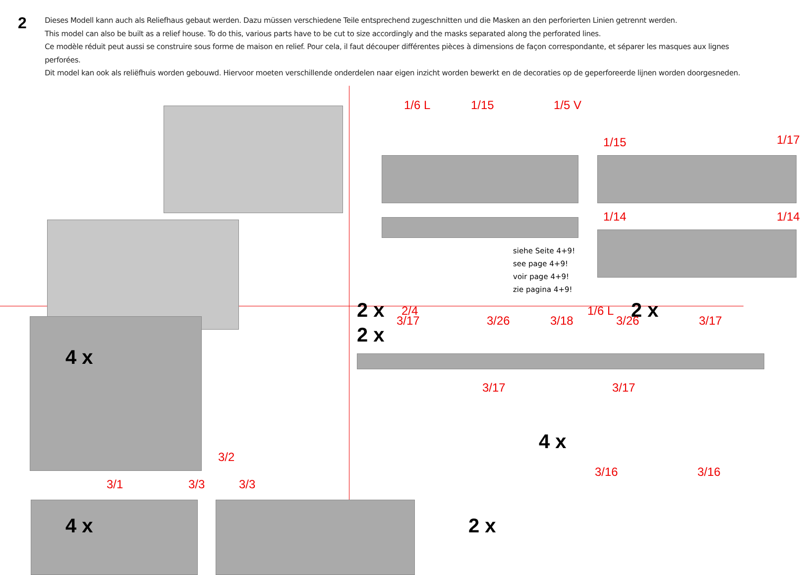2
Dieses Modell kann auch als Reliefhaus gebaut werden. Dazu müssen verschiedene Teile entsprechend zugeschnitten und die Masken an den perforierten Linien getrennt werden.
This model can also be built as a relief house. To do this, various parts have to be cut to size accordingly and the masks separated along the perforated lines.
Ce modèle réduit peut aussi se construire sous forme de maison en relief. Pour cela, il faut découper différentes pièces à dimensions de façon correspondante, et séparer les masques aux lignes perforées.
Dit model kan ook als reliëfhuis worden gebouwd. Hiervoor moeten verschillende onderdelen naar eigen inzicht worden bewerkt en de decoraties op de geperforeerde lijnen worden doorgesneden.
1/6 L 1/15 1/5 V
1/15 1/17
1/14 1/14
siehe Seite 4+9!
see page 4+9!
voir page 4+9!
zie pagina 4+9!
2 x 2/4 1/6 L 2 x
4 x
3/2
3/1 3/3 3/3
4 x
2 x
3/17 3/26 3/18 3/26 3/17
3/17 3/17
4 x
3/16 3/16
2 x